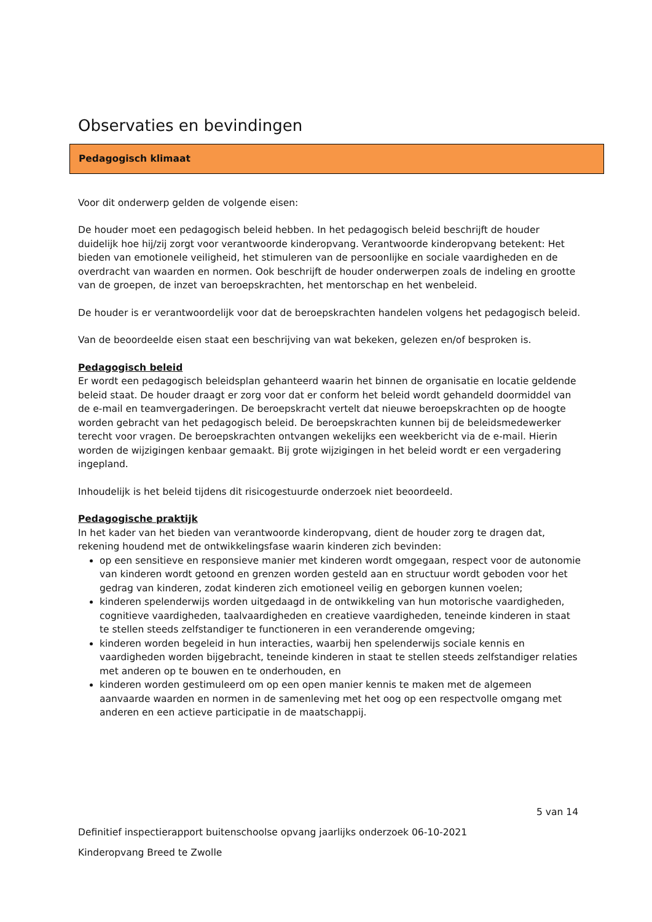Observaties en bevindingen
Pedagogisch klimaat
Voor dit onderwerp gelden de volgende eisen:
De houder moet een pedagogisch beleid hebben. In het pedagogisch beleid beschrijft de houder duidelijk hoe hij/zij zorgt voor verantwoorde kinderopvang. Verantwoorde kinderopvang betekent: Het bieden van emotionele veiligheid, het stimuleren van de persoonlijke en sociale vaardigheden en de overdracht van waarden en normen. Ook beschrijft de houder onderwerpen zoals de indeling en grootte van de groepen, de inzet van beroepskrachten, het mentorschap en het wenbeleid.
De houder is er verantwoordelijk voor dat de beroepskrachten handelen volgens het pedagogisch beleid.
Van de beoordeelde eisen staat een beschrijving van wat bekeken, gelezen en/of besproken is.
Pedagogisch beleid
Er wordt een pedagogisch beleidsplan gehanteerd waarin het binnen de organisatie en locatie geldende beleid staat. De houder draagt er zorg voor dat er conform het beleid wordt gehandeld doormiddel van de e-mail en teamvergaderingen. De beroepskracht vertelt dat nieuwe beroepskrachten op de hoogte worden gebracht van het pedagogisch beleid. De beroepskrachten kunnen bij de beleidsmedewerker terecht voor vragen. De beroepskrachten ontvangen wekelijks een weekbericht via de e-mail. Hierin worden de wijzigingen kenbaar gemaakt. Bij grote wijzigingen in het beleid wordt er een vergadering ingepland.
Inhoudelijk is het beleid tijdens dit risicogestuurde onderzoek niet beoordeeld.
Pedagogische praktijk
In het kader van het bieden van verantwoorde kinderopvang, dient de houder zorg te dragen dat, rekening houdend met de ontwikkelingsfase waarin kinderen zich bevinden:
op een sensitieve en responsieve manier met kinderen wordt omgegaan, respect voor de autonomie van kinderen wordt getoond en grenzen worden gesteld aan en structuur wordt geboden voor het gedrag van kinderen, zodat kinderen zich emotioneel veilig en geborgen kunnen voelen;
kinderen spelenderwijs worden uitgedaagd in de ontwikkeling van hun motorische vaardigheden, cognitieve vaardigheden, taalvaardigheden en creatieve vaardigheden, teneinde kinderen in staat te stellen steeds zelfstandiger te functioneren in een veranderende omgeving;
kinderen worden begeleid in hun interacties, waarbij hen spelenderwijs sociale kennis en vaardigheden worden bijgebracht, teneinde kinderen in staat te stellen steeds zelfstandiger relaties met anderen op te bouwen en te onderhouden, en
kinderen worden gestimuleerd om op een open manier kennis te maken met de algemeen aanvaarde waarden en normen in de samenleving met het oog op een respectvolle omgang met anderen en een actieve participatie in de maatschappij.
5 van 14
Definitief inspectierapport buitenschoolse opvang jaarlijks onderzoek 06-10-2021
Kinderopvang Breed te Zwolle